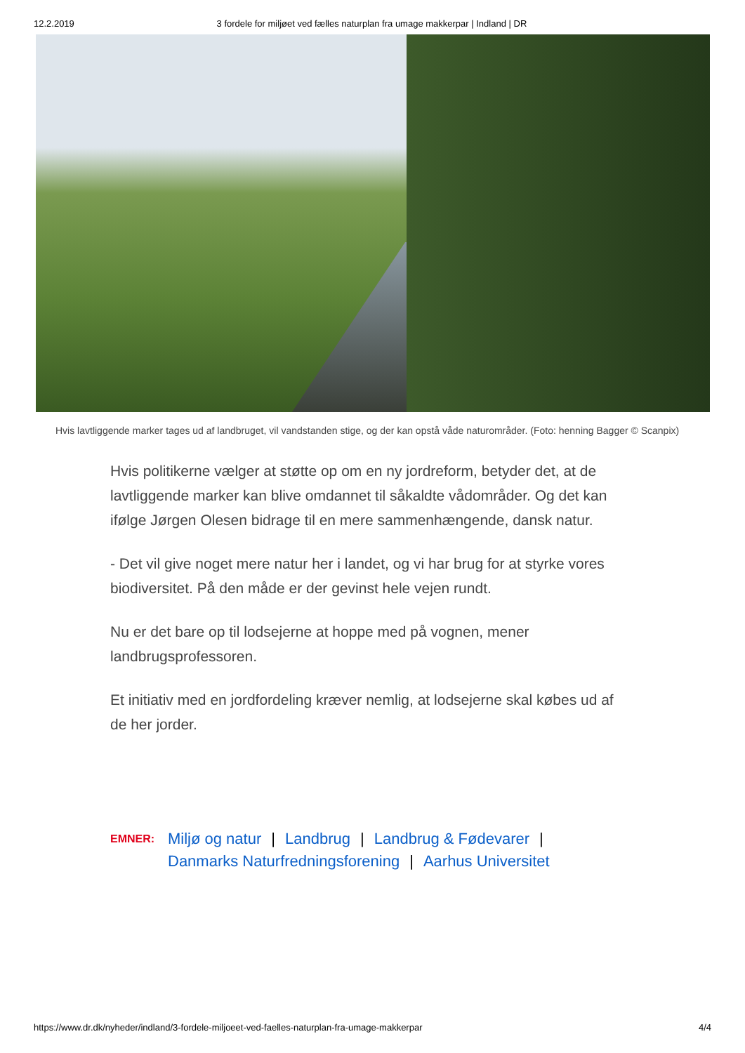12.2.2019 3 fordele for miljøet ved fælles naturplan fra umage makkerpar | Indland | DR
Hvis lavtliggende marker tages ud af landbruget, vil vandstanden stige, og der kan opstå våde naturområder. (Foto: henning Bagger © Scanpix)
Hvis politikerne vælger at støtte op om en ny jordreform, betyder det, at de lavtliggende marker kan blive omdannet til såkaldte vådområder. Og det kan ifølge Jørgen Olesen bidrage til en mere sammenhængende, dansk natur.
- Det vil give noget mere natur her i landet, og vi har brug for at styrke vores biodiversitet. På den måde er der gevinst hele vejen rundt.
Nu er det bare op til lodsejerne at hoppe med på vognen, mener landbrugsprofessoren.
Et initiativ med en jordfordeling kræver nemlig, at lodsejerne skal købes ud af de her jorder.
EMNER:
Miljø og natur | Landbrug | Landbrug & Fødevarer |
Danmarks Naturfredningsforening | Aarhus Universitet
https://www.dr.dk/nyheder/indland/3-fordele-miljoeet-ved-faelles-naturplan-fra-umage-makkerpar 4/4